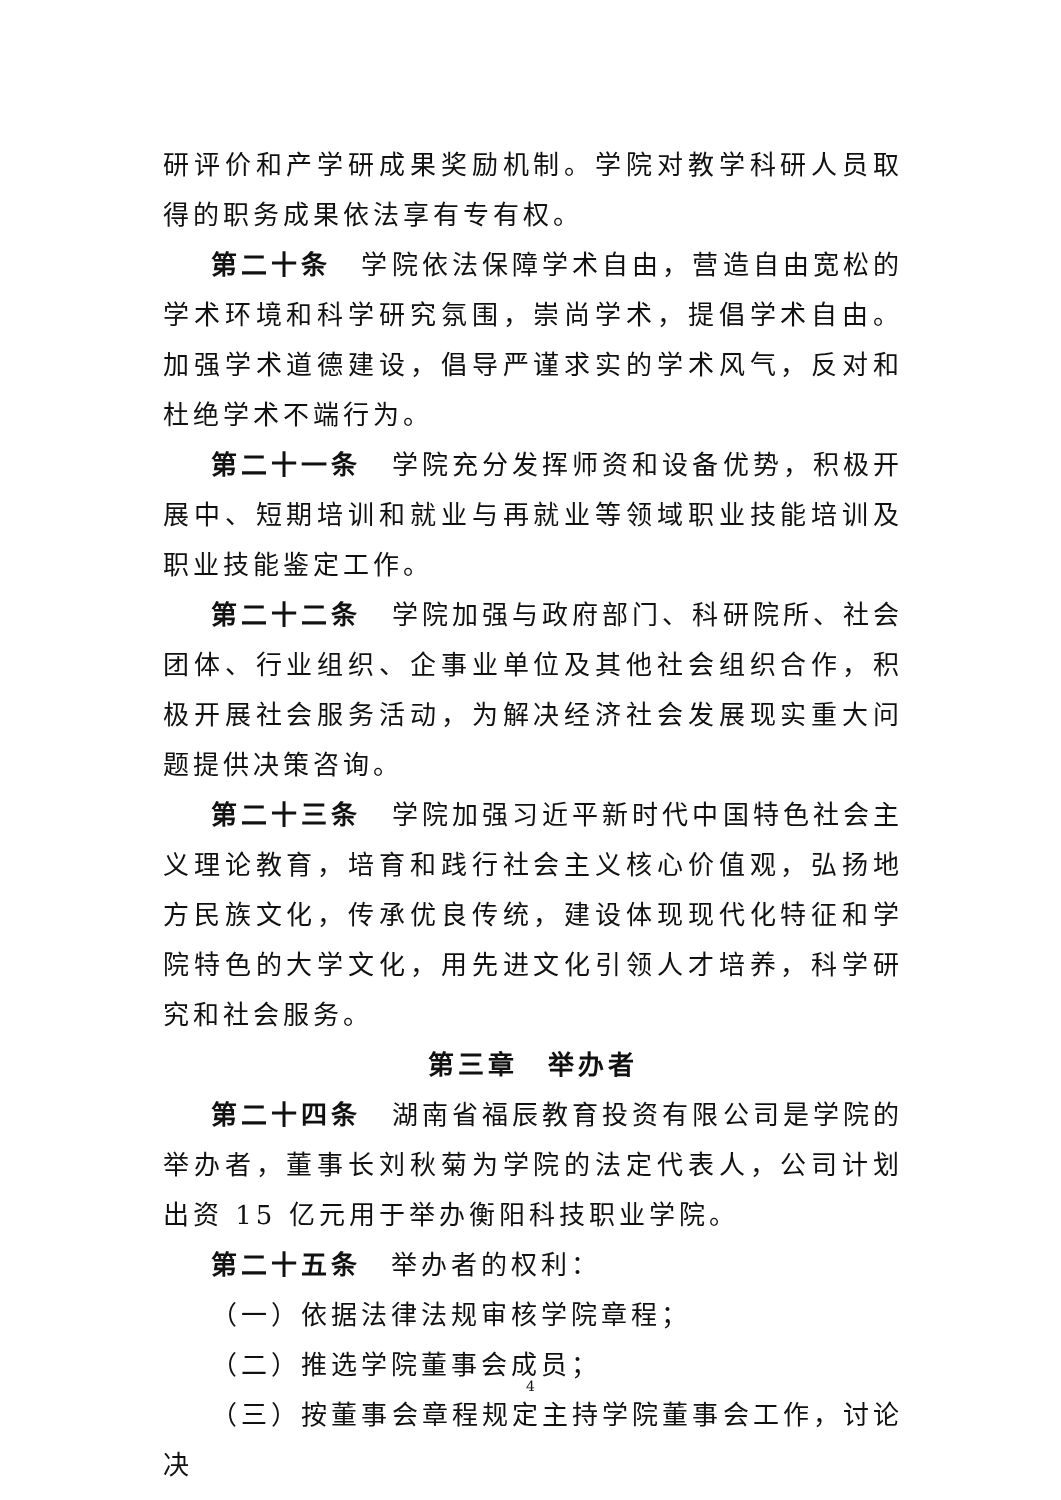研评价和产学研成果奖励机制。学院对教学科研人员取得的职务成果依法享有专有权。
第二十条　学院依法保障学术自由，营造自由宽松的学术环境和科学研究氛围，崇尚学术，提倡学术自由。加强学术道德建设，倡导严谨求实的学术风气，反对和杜绝学术不端行为。
第二十一条　学院充分发挥师资和设备优势，积极开展中、短期培训和就业与再就业等领域职业技能培训及职业技能鉴定工作。
第二十二条　学院加强与政府部门、科研院所、社会团体、行业组织、企事业单位及其他社会组织合作，积极开展社会服务活动，为解决经济社会发展现实重大问题提供决策咨询。
第二十三条　学院加强习近平新时代中国特色社会主义理论教育，培育和践行社会主义核心价值观，弘扬地方民族文化，传承优良传统，建设体现现代化特征和学院特色的大学文化，用先进文化引领人才培养，科学研究和社会服务。
第三章　举办者
第二十四条　湖南省福辰教育投资有限公司是学院的举办者，董事长刘秋菊为学院的法定代表人，公司计划出资 15 亿元用于举办衡阳科技职业学院。
第二十五条　举办者的权利：
（一）依据法律法规审核学院章程；
（二）推选学院董事会成员；
（三）按董事会章程规定主持学院董事会工作，讨论决
4